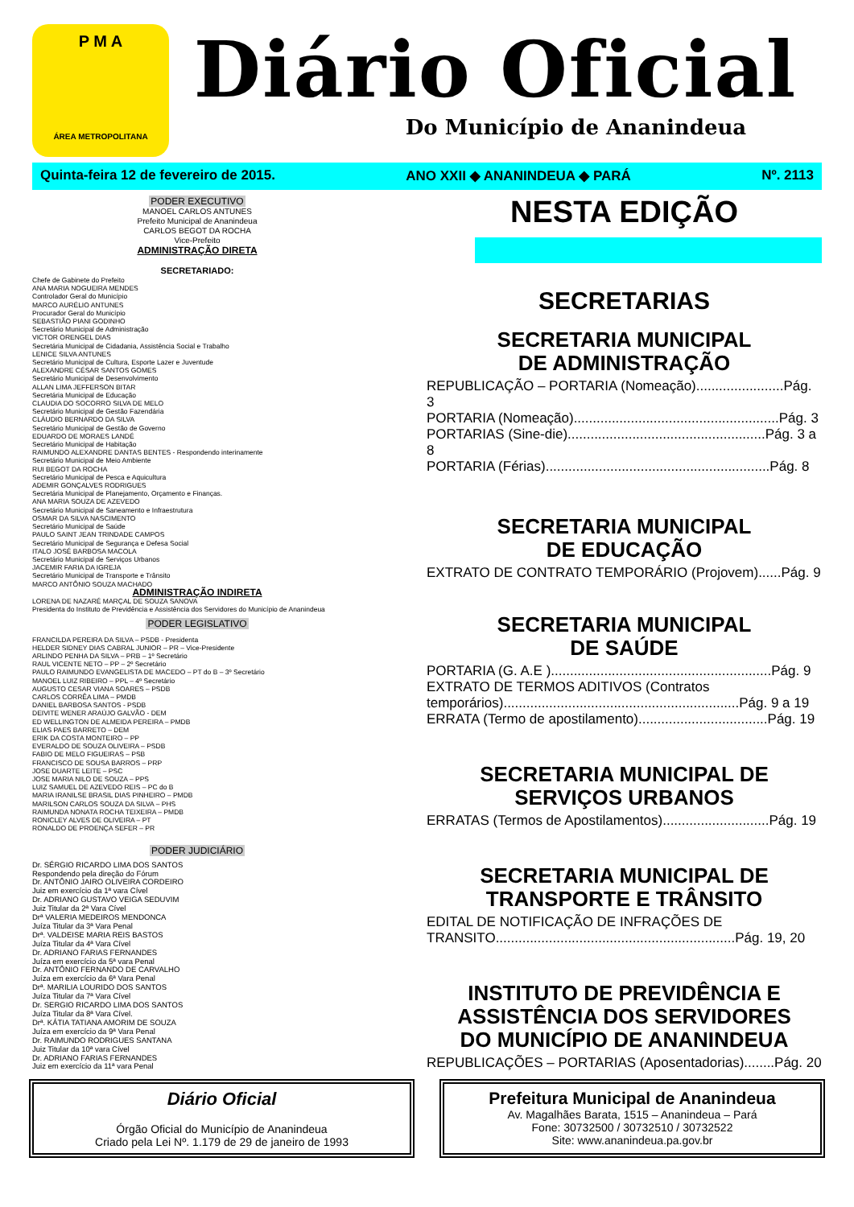P M A
ÁREA METROPOLITANA
Diário Oficial
Do Município de Ananindeua
Quinta-feira 12 de fevereiro de 2015. ANO XXII ◆ ANANINDEUA ◆ PARÁ Nº. 2113
PODER EXECUTIVO
MANOEL CARLOS ANTUNES
Prefeito Municipal de Ananindeua
CARLOS BEGOT DA ROCHA
Vice-Prefeito
ADMINISTRAÇÃO DIRETA
SECRETARIADO:
Chefe de Gabinete do Prefeito
ANA MARIA NOGUEIRA MENDES
Controlador Geral do Município
MARCO AURÉLIO ANTUNES
Procurador Geral do Município
SEBASTIÃO PIANI GODINHO
Secretário Municipal de Administração
VICTOR ORENGEL DIAS
Secretária Municipal de Cidadania, Assistência Social e Trabalho
LENICE SILVA ANTUNES
Secretário Municipal de Cultura, Esporte Lazer e Juventude
ALEXANDRE CÉSAR SANTOS GOMES
Secretário Municipal de Desenvolvimento
ALLAN LIMA JEFFERSON BITAR
Secretária Municipal de Educação
CLAUDIA DO SOCORRO SILVA DE MELO
Secretário Municipal de Gestão Fazendária
CLÁUDIO BERNARDO DA SILVA
Secretário Municipal de Gestão de Governo
EDUARDO DE MORAES LANDÉ
Secretário Municipal de Habitação
RAIMUNDO ALEXANDRE DANTAS BENTES - Respondendo interinamente
Secretário Municipal de Meio Ambiente
RUI BEGOT DA ROCHA
Secretário Municipal de Pesca e Aquicultura
ADEMIR GONÇALVES RODRIGUES
Secretária Municipal de Planejamento, Orçamento e Finanças.
ANA MARIA SOUZA DE AZEVEDO
Secretário Municipal de Saneamento e Infraestrutura
OSMAR DA SILVA NASCIMENTO
Secretário Municipal de Saúde
PAULO SAINT JEAN TRINDADE CAMPOS
Secretário Municipal de Segurança e Defesa Social
ITALO JOSÉ BARBOSA MACOLA
Secretário Municipal de Serviços Urbanos
JACEMIR FARIA DA IGREJA
Secretário Municipal de Transporte e Trânsito
MARCO ANTÔNIO SOUZA MACHADO
ADMINISTRAÇÃO INDIRETA
LORENA DE NAZARÉ MARÇAL DE SOUZA SANOVA
Presidenta do Instituto de Previdência e Assistência dos Servidores do Município de Ananindeua
PODER LEGISLATIVO
FRANCILDA PEREIRA DA SILVA – PSDB - Presidenta
HELDER SIDNEY DIAS CABRAL JUNIOR – PR – Vice-Presidente
ARLINDO PENHA DA SILVA – PRB – 1º Secretário
RAUL VICENTE NETO – PP – 2º Secretário
PAULO RAIMUNDO EVANGELISTA DE MACEDO – PT do B – 3º Secretário
MANOEL LUIZ RIBEIRO – PPL – 4º Secretário
AUGUSTO CESAR VIANA SOARES – PSDB
CARLOS CORRÊA LIMA – PMDB
DANIEL BARBOSA SANTOS - PSDB
DEIVITE WENER ARAÚJO GALVÃO - DEM
ED WELLINGTON DE ALMEIDA PEREIRA – PMDB
ELIAS PAES BARRETO – DEM
ERIK DA COSTA MONTEIRO – PP
EVERALDO DE SOUZA OLIVEIRA – PSDB
FABIO DE MELO FIGUEIRAS – PSB
FRANCISCO DE SOUSA BARROS – PRP
JOSE DUARTE LEITE – PSC
JOSE MARIA NILO DE SOUZA – PPS
LUIZ SAMUEL DE AZEVEDO REIS – PC do B
MARIA IRANILSE BRASIL DIAS PINHEIRO – PMDB
MARILSON CARLOS SOUZA DA SILVA – PHS
RAIMUNDA NONATA ROCHA TEIXEIRA – PMDB
RONICLEY ALVES DE OLIVEIRA – PT
RONALDO DE PROENÇA SEFER – PR
PODER JUDICIÁRIO
Dr. SÉRGIO RICARDO LIMA DOS SANTOS
Respondendo pela direção do Fórum
Dr. ANTÔNIO JAIRO OLIVEIRA CORDEIRO
Juiz em exercício da 1ª vara Cível
Dr. ADRIANO GUSTAVO VEIGA SEDUVIM
Juiz Titular da 2ª Vara Cível
Drª VALERIA MEDEIROS MENDONCA
Juíza Titular da 3ª Vara Penal
Drª. VALDEISE MARIA REIS BASTOS
Juíza Titular da 4ª Vara Cível
Dr. ADRIANO FARIAS FERNANDES
Juíza em exercício da 5ª vara Penal
Dr. ANTÔNIO FERNANDO DE CARVALHO
Juíza em exercício da 6ª Vara Penal
Drª. MARILIA LOURIDO DOS SANTOS
Juíza Titular da 7ª Vara Cível
Dr. SERGIO RICARDO LIMA DOS SANTOS
Juíza Titular da 8ª Vara Cível.
Drª. KÁTIA TATIANA AMORIM DE SOUZA
Juíza em exercício da 9ª Vara Penal
Dr. RAIMUNDO RODRIGUES SANTANA
Juiz Titular da 10ª vara Cível
Dr. ADRIANO FARIAS FERNANDES
Juiz em exercício da 11ª vara Penal
NESTA EDIÇÃO
SECRETARIAS
SECRETARIA MUNICIPAL
DE ADMINISTRAÇÃO
REPUBLICAÇÃO – PORTARIA (Nomeação).......................Pág. 3
PORTARIA (Nomeação)......................................................Pág. 3
PORTARIAS (Sine-die)....................................................Pág. 3 a 8
PORTARIA (Férias)...........................................................Pág. 8
SECRETARIA MUNICIPAL
DE EDUCAÇÃO
EXTRATO DE CONTRATO TEMPORÁRIO (Projovem)......Pág. 9
SECRETARIA MUNICIPAL
DE SAÚDE
PORTARIA (G. A.E )..........................................................Pág. 9
EXTRATO DE TERMOS ADITIVOS (Contratos temporários)..............................................................Pág. 9 a 19
ERRATA (Termo de apostilamento)..................................Pág. 19
SECRETARIA MUNICIPAL DE
SERVIÇOS URBANOS
ERRATAS (Termos de Apostilamentos)............................Pág. 19
SECRETARIA MUNICIPAL DE
TRANSPORTE E TRÂNSITO
EDITAL DE NOTIFICAÇÃO DE INFRAÇÕES DE TRANSITO...............................................................Pág. 19, 20
INSTITUTO DE PREVIDÊNCIA E
ASSISTÊNCIA DOS SERVIDORES
DO MUNICÍPIO DE ANANINDEUA
REPUBLICAÇÕES – PORTARIAS (Aposentadorias)........Pág. 20
Diário Oficial
Órgão Oficial do Município de Ananindeua
Criado pela Lei Nº. 1.179 de 29 de janeiro de 1993
Prefeitura Municipal de Ananindeua
Av. Magalhães Barata, 1515 – Ananindeua – Pará
Fone: 30732500 / 30732510 / 30732522
Site: www.ananindeua.pa.gov.br